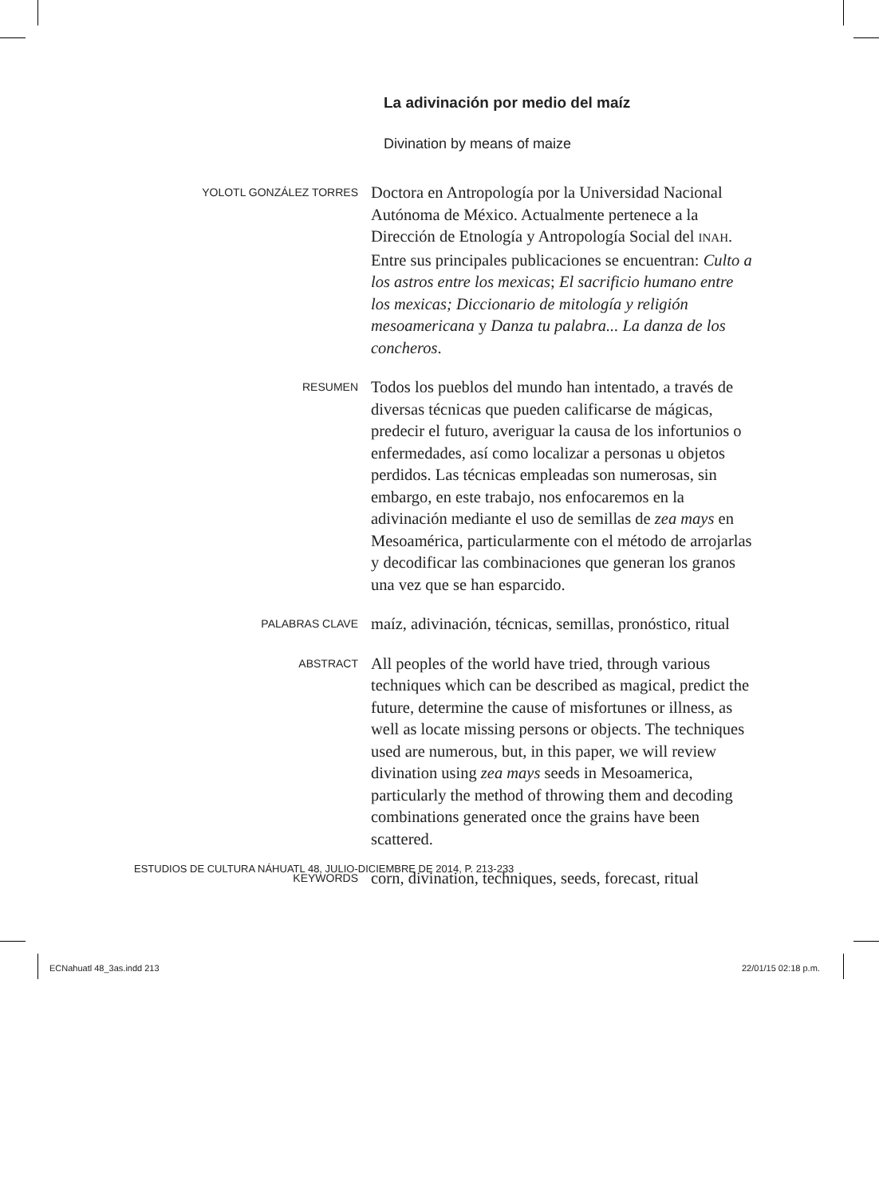La adivinación por medio del maíz
Divination by means of maize
YOLOTL GONZÁLEZ TORRES
Doctora en Antropología por la Universidad Nacional Autónoma de México. Actualmente pertenece a la Dirección de Etnología y Antropología Social del INAH. Entre sus principales publicaciones se encuentran: Culto a los astros entre los mexicas; El sacrificio humano entre los mexicas; Diccionario de mitología y religión mesoamericana y Danza tu palabra... La danza de los concheros.
RESUMEN
Todos los pueblos del mundo han intentado, a través de diversas técnicas que pueden calificarse de mágicas, predecir el futuro, averiguar la causa de los infortunios o enfermedades, así como localizar a personas u objetos perdidos. Las técnicas empleadas son numerosas, sin embargo, en este trabajo, nos enfocaremos en la adivinación mediante el uso de semillas de zea mays en Mesoamérica, particularmente con el método de arrojarlas y decodificar las combinaciones que generan los granos una vez que se han esparcido.
PALABRAS CLAVE
maíz, adivinación, técnicas, semillas, pronóstico, ritual
ABSTRACT
All peoples of the world have tried, through various techniques which can be described as magical, predict the future, determine the cause of misfortunes or illness, as well as locate missing persons or objects. The techniques used are numerous, but, in this paper, we will review divination using zea mays seeds in Mesoamerica, particularly the method of throwing them and decoding combinations generated once the grains have been scattered.
KEYWORDS
corn, divination, techniques, seeds, forecast, ritual
ESTUDIOS DE CULTURA NÁHUATL 48, JULIO-DICIEMBRE DE 2014, P. 213-233
ECNahuatl 48_3as.indd 213 22/01/15 02:18 p.m.